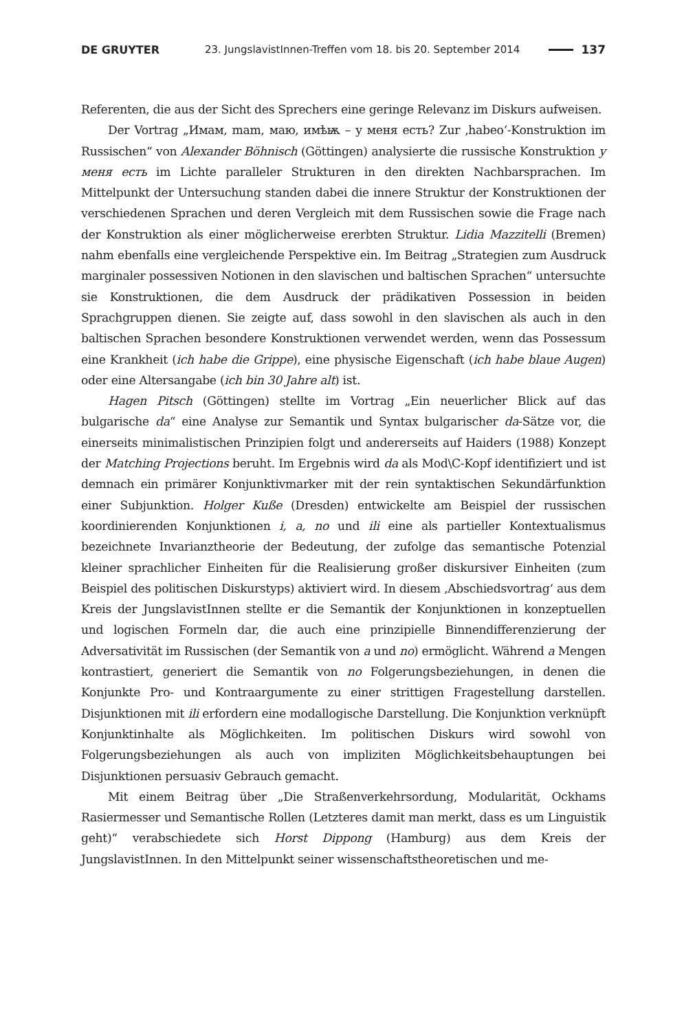DE GRUYTER 23. JungslavistInnen-Treffen vom 18. bis 20. September 2014 137
Referenten, die aus der Sicht des Sprechers eine geringe Relevanz im Diskurs aufweisen.
Der Vortrag „Имам, mam, маю, имѣѭ – у меня есть? Zur ‚habeo‘-Konstruktion im Russischen“ von Alexander Böhnisch (Göttingen) analysierte die russische Konstruktion у меня есть im Lichte paralleler Strukturen in den direkten Nachbarsprachen. Im Mittelpunkt der Untersuchung standen dabei die innere Struktur der Konstruktionen der verschiedenen Sprachen und deren Vergleich mit dem Russischen sowie die Frage nach der Konstruktion als einer möglicherweise ererbten Struktur. Lidia Mazzitelli (Bremen) nahm ebenfalls eine vergleichende Perspektive ein. Im Beitrag „Strategien zum Ausdruck marginaler possessiven Notionen in den slavischen und baltischen Sprachen“ untersuchte sie Konstruktionen, die dem Ausdruck der prädikativen Possession in beiden Sprachgruppen dienen. Sie zeigte auf, dass sowohl in den slavischen als auch in den baltischen Sprachen besondere Konstruktionen verwendet werden, wenn das Possessum eine Krankheit (ich habe die Grippe), eine physische Eigenschaft (ich habe blaue Augen) oder eine Altersangabe (ich bin 30 Jahre alt) ist.
Hagen Pitsch (Göttingen) stellte im Vortrag „Ein neuerlicher Blick auf das bulgarische da“ eine Analyse zur Semantik und Syntax bulgarischer da-Sätze vor, die einerseits minimalistischen Prinzipien folgt und andererseits auf Haiders (1988) Konzept der Matching Projections beruht. Im Ergebnis wird da als Mod\C-Kopf identifiziert und ist demnach ein primärer Konjunktivmarker mit der rein syntaktischen Sekundärfunktion einer Subjunktion. Holger Kuße (Dresden) entwickelte am Beispiel der russischen koordinierenden Konjunktionen i, a, no und ili eine als partieller Kontextualismus bezeichnete Invarianztheorie der Bedeutung, der zufolge das semantische Potenzial kleiner sprachlicher Einheiten für die Realisierung großer diskursiver Einheiten (zum Beispiel des politischen Diskurstyps) aktiviert wird. In diesem ‚Abschiedsvortrag‘ aus dem Kreis der JungslavistInnen stellte er die Semantik der Konjunktionen in konzeptuellen und logischen Formeln dar, die auch eine prinzipielle Binnendifferenzierung der Adversativität im Russischen (der Semantik von a und no) ermöglicht. Während a Mengen kontrastiert, generiert die Semantik von no Folgerungsbeziehungen, in denen die Konjunkte Pro- und Kontraargumente zu einer strittigen Fragestellung darstellen. Disjunktionen mit ili erfordern eine modallogische Darstellung. Die Konjunktion verknüpft Konjunktinhalte als Möglichkeiten. Im politischen Diskurs wird sowohl von Folgerungsbeziehungen als auch von impliziten Möglichkeitsbehauptungen bei Disjunktionen persuasiv Gebrauch gemacht.
Mit einem Beitrag über „Die Straßenverkehrsordung, Modularität, Ockhams Rasiermesser und Semantische Rollen (Letzteres damit man merkt, dass es um Linguistik geht)“ verabschiedete sich Horst Dippong (Hamburg) aus dem Kreis der JungslavistInnen. In den Mittelpunkt seiner wissenschaftstheoretischen und me-